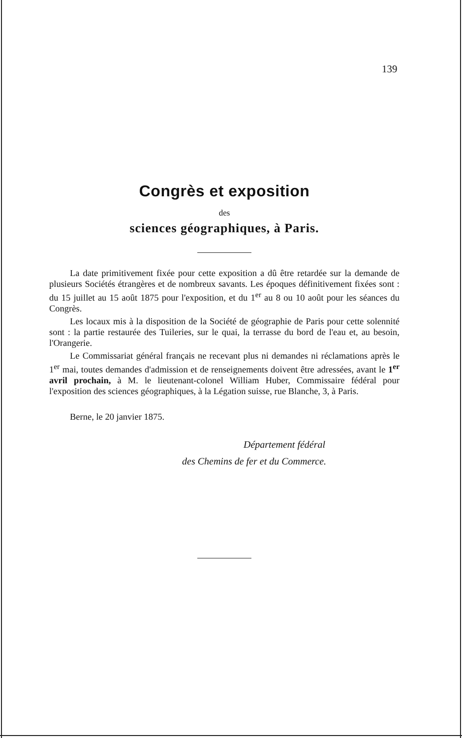139
Congrès et exposition
des
sciences géographiques, à Paris.
La date primitivement fixée pour cette exposition a dû être retardée sur la demande de plusieurs Sociétés étrangères et de nombreux savants. Les époques définitivement fixées sont : du 15 juillet au 15 août 1875 pour l'exposition, et du 1<sup>er</sup> au 8 ou 10 août pour les séances du Congrès.
Les locaux mis à la disposition de la Société de géographie de Paris pour cette solennité sont : la partie restaurée des Tuileries, sur le quai, la terrasse du bord de l'eau et, au besoin, l'Orangerie.
Le Commissariat général français ne recevant plus ni demandes ni réclamations après le 1<sup>er</sup> mai, toutes demandes d'admission et de renseignements doivent être adressées, avant le 1<sup>er</sup> avril prochain, à M. le lieutenant-colonel William Huber, Commissaire fédéral pour l'exposition des sciences géographiques, à la Légation suisse, rue Blanche, 3, à Paris.
Berne, le 20 janvier 1875.
Département fédéral
des Chemins de fer et du Commerce.